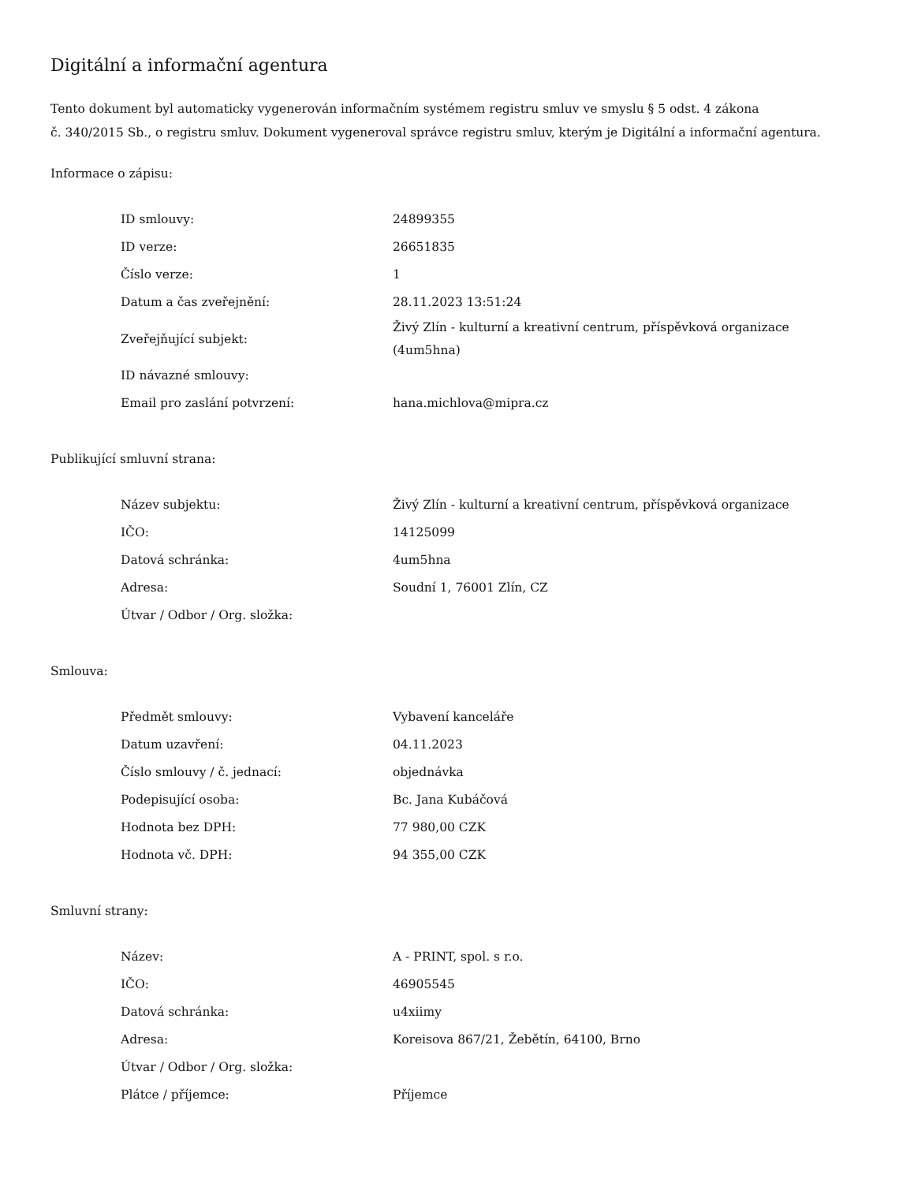Digitální a informační agentura
Tento dokument byl automaticky vygenerován informačním systémem registru smluv ve smyslu § 5 odst. 4 zákona
č. 340/2015 Sb., o registru smluv. Dokument vygeneroval správce registru smluv, kterým je Digitální a informační agentura.
Informace o zápisu:
| ID smlouvy: | 24899355 |
| ID verze: | 26651835 |
| Číslo verze: | 1 |
| Datum a čas zveřejnění: | 28.11.2023 13:51:24 |
| Zveřejňující subjekt: | Živý Zlín - kulturní a kreativní centrum, příspěvková organizace (4um5hna) |
| ID návazné smlouvy: | |
| Email pro zaslání potvrzení: | hana.michlova@mipra.cz |
Publikující smluvní strana:
| Název subjektu: | Živý Zlín - kulturní a kreativní centrum, příspěvková organizace |
| IČO: | 14125099 |
| Datová schránka: | 4um5hna |
| Adresa: | Soudní 1, 76001 Zlín, CZ |
| Útvar / Odbor / Org. složka: | |
Smlouva:
| Předmět smlouvy: | Vybavení kanceláře |
| Datum uzavření: | 04.11.2023 |
| Číslo smlouvy / č. jednací: | objednávka |
| Podepisující osoba: | Bc. Jana Kubáčová |
| Hodnota bez DPH: | 77 980,00 CZK |
| Hodnota vč. DPH: | 94 355,00 CZK |
Smluvní strany:
| Název: | A - PRINT, spol. s r.o. |
| IČO: | 46905545 |
| Datová schránka: | u4xiimy |
| Adresa: | Koreisova 867/21, Žebětín, 64100, Brno |
| Útvar / Odbor / Org. složka: | |
| Plátce / příjemce: | Příjemce |